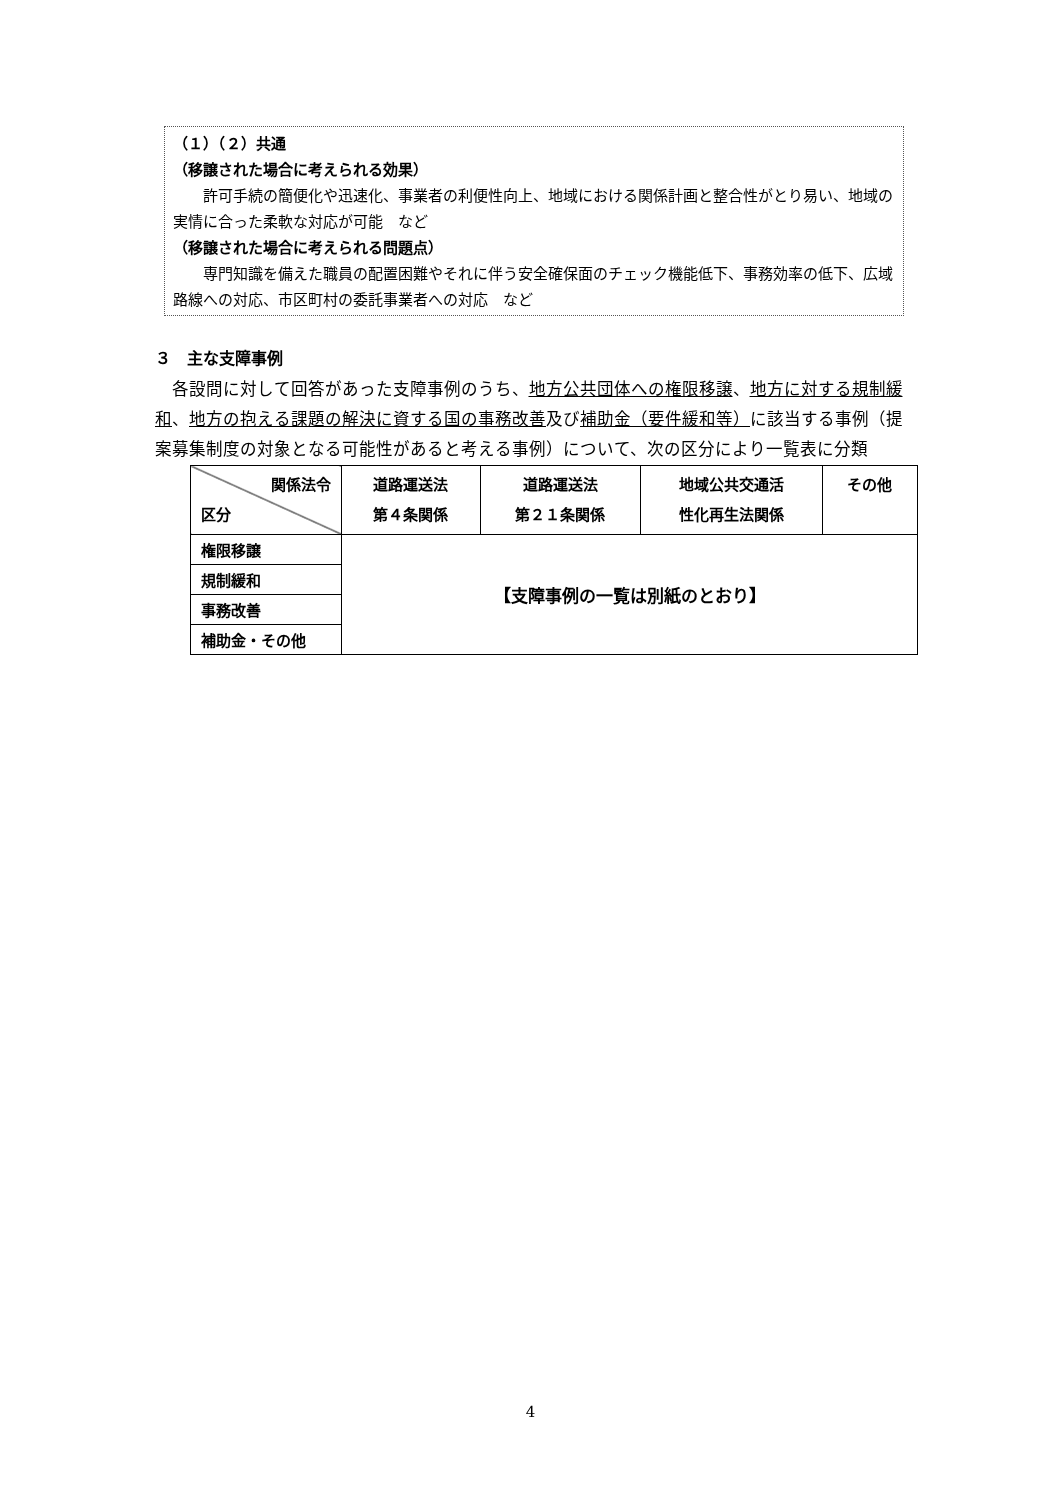（１）（２）共通
（移譲された場合に考えられる効果）
　　許可手続の簡便化や迅速化、事業者の利便性向上、地域における関係計画と整合性がとり易い、地域の実情に合った柔軟な対応が可能　など
（移譲された場合に考えられる問題点）
　　専門知識を備えた職員の配置困難やそれに伴う安全確保面のチェック機能低下、事務効率の低下、広域路線への対応、市区町村の委託事業者への対応　など
３　主な支障事例
各設問に対して回答があった支障事例のうち、地方公共団体への権限移譲、地方に対する規制緩和、地方の抱える課題の解決に資する国の事務改善及び補助金（要件緩和等）に該当する事例（提案募集制度の対象となる可能性があると考える事例）について、次の区分により一覧表に分類
| 関係法令 区分 | 道路運送法 第４条関係 | 道路運送法 第２１条関係 | 地域公共交通活 性化再生法関係 | その他 |
| --- | --- | --- | --- | --- |
| 権限移譲 | 【支障事例の一覧は別紙のとおり】 | | | |
| 規制緩和 | | | | |
| 事務改善 | | | | |
| 補助金・その他 | | | | |
4